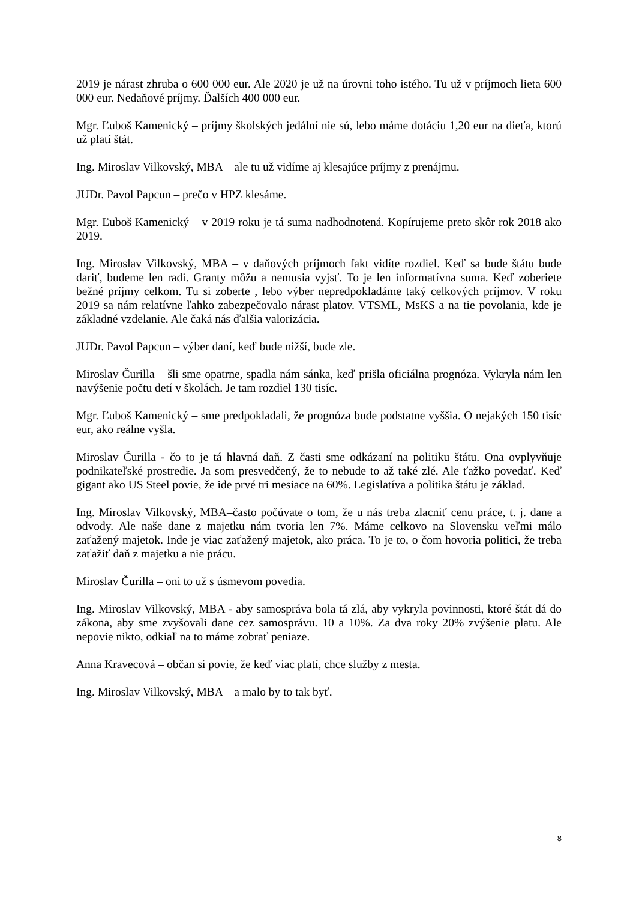2019 je nárast zhruba o 600 000 eur. Ale 2020 je už na úrovni toho istého. Tu už v príjmoch lieta 600 000 eur. Nedaňové príjmy. Ďalších 400 000 eur.
Mgr. Ľuboš Kamenický – príjmy školských jedální nie sú, lebo máme dotáciu 1,20 eur na dieťa, ktorú už platí štát.
Ing. Miroslav Vilkovský, MBA – ale tu už vidíme aj klesajúce príjmy z prenájmu.
JUDr. Pavol Papcun – prečo v HPZ klesáme.
Mgr. Ľuboš Kamenický – v 2019 roku je tá suma nadhodnotená. Kopírujeme preto skôr rok 2018 ako 2019.
Ing. Miroslav Vilkovský, MBA – v daňových príjmoch fakt vidíte rozdiel. Keď sa bude štátu bude dariť, budeme len radi. Granty môžu a nemusia vyjsť. To je len informatívna suma. Keď zoberiete bežné príjmy celkom. Tu si zoberte , lebo výber nepredpokladáme taký celkových príjmov. V roku 2019 sa nám relatívne ľahko zabezpečovalo nárast platov. VTSML, MsKS a na tie povolania, kde je základné vzdelanie. Ale čaká nás ďalšia valorizácia.
JUDr. Pavol Papcun – výber daní, keď bude nižší, bude zle.
Miroslav Čurilla – šli sme opatrne, spadla nám sánka, keď prišla oficiálna prognóza. Vykryla nám len navýšenie počtu detí v školách. Je tam rozdiel 130 tisíc.
Mgr. Ľuboš Kamenický – sme predpokladali, že prognóza bude podstatne vyššia. O nejakých 150 tisíc eur, ako reálne vyšla.
Miroslav Čurilla - čo to je tá hlavná daň. Z časti sme odkázaní na politiku štátu. Ona ovplyvňuje podnikateľské prostredie. Ja som presvedčený, že to nebude to až také zlé. Ale ťažko povedať. Keď gigant ako US Steel povie, že ide prvé tri mesiace na 60%. Legislatíva a politika štátu je základ.
Ing. Miroslav Vilkovský, MBA–často počúvate o tom, že u nás treba zlacniť cenu práce, t. j. dane a odvody. Ale naše dane z majetku nám tvoria len 7%. Máme celkovo na Slovensku veľmi málo zaťažený majetok. Inde je viac zaťažený majetok, ako práca. To je to, o čom hovoria politici, že treba zaťažiť daň z majetku a nie prácu.
Miroslav Čurilla – oni to už s úsmevom povedia.
Ing. Miroslav Vilkovský, MBA - aby samospráva bola tá zlá, aby vykryla povinnosti, ktoré štát dá do zákona, aby sme zvyšovali dane cez samosprávu. 10 a 10%. Za dva roky 20% zvýšenie platu. Ale nepovie nikto, odkiaľ na to máme zobrať peniaze.
Anna Kravecová – občan si povie, že keď viac platí, chce služby z mesta.
Ing. Miroslav Vilkovský, MBA – a malo by to tak byť.
8